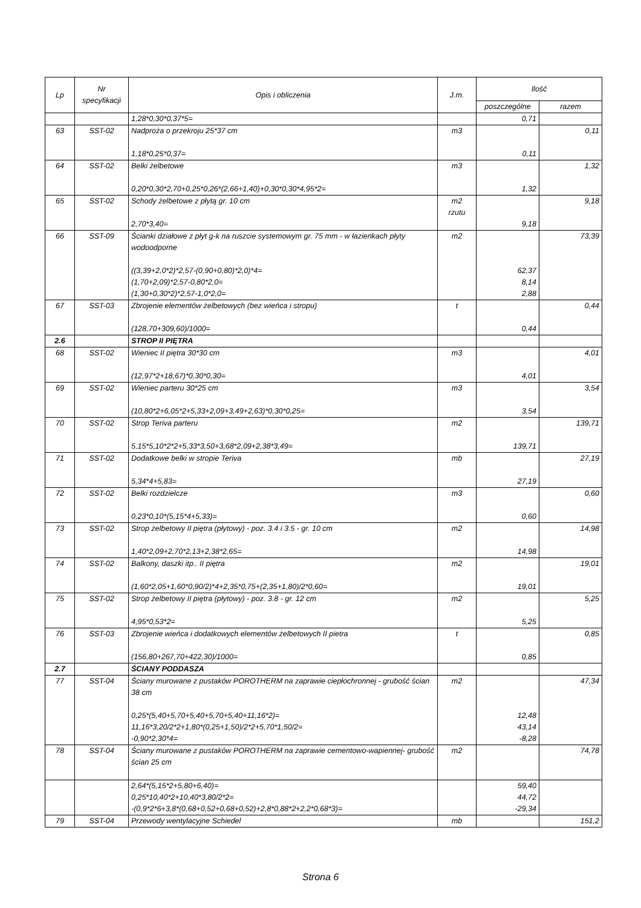| Lp | Nr specyfikacji | Opis i obliczenia | J.m. | Ilość | |
| --- | --- | --- | --- | --- | --- |
| | | | | poszczególne | razem |
| | | 1,28*0,30*0,37*5= | | 0,71 | |
| 63 | SST-02 | Nadproża o przekroju 25*37 cm 1,18*0,25*0,37= | m3 | 0,11 | 0,11 |
| 64 | SST-02 | Belki żelbetowe 0,20*0,30*2,70+0,25*0,26*(2,66+1,40)+0,30*0,30*4,95*2= | m3 | 1,32 | 1,32 |
| 65 | SST-02 | Schody żelbetowe z płytą gr. 10 cm 2,70*3,40= | m2 rzutu | 9,18 | 9,18 |
| 66 | SST-09 | Ścianki działowe z płyt g-k na ruszcie systemowym gr. 75 mm - w łazienkach płyty wodoodporne ((3,39+2,0*2)*2,57-(0,90+0,80)*2,0)*4= (1,70+2,09)*2,57-0,80*2,0= (1,30+0,30*2)*2,57-1,0*2,0= | m2 | 62,37 8,14 2,88 | 73,39 |
| 67 | SST-03 | Zbrojenie elementów żelbetowych (bez wieńca i stropu) (128,70+309,60)/1000= | t | 0,44 | 0,44 |
| 2.6 | | STROP II PIĘTRA | | | |
| 68 | SST-02 | Wieniec II piętra 30*30 cm (12,97*2+18,67)*0,30*0,30= | m3 | 4,01 | 4,01 |
| 69 | SST-02 | Wieniec parteru 30*25 cm (10,80*2+6,05*2+5,33+2,09+3,49+2,63)*0,30*0,25= | m3 | 3,54 | 3,54 |
| 70 | SST-02 | Strop Teriva parteru 5,15*5,10*2*2+5,33*3,50+3,68*2,09+2,38*3,49= | m2 | 139,71 | 139,71 |
| 71 | SST-02 | Dodatkowe belki w stropie Teriva 5,34*4+5,83= | mb | 27,19 | 27,19 |
| 72 | SST-02 | Belki rozdzielcze 0,23*0,10*(5,15*4+5,33)= | m3 | 0,60 | 0,60 |
| 73 | SST-02 | Strop żelbetowy II piętra (płytowy) - poz. 3.4 i 3.5 - gr. 10 cm 1,40*2,09+2,70*2,13+2,38*2,65= | m2 | 14,98 | 14,98 |
| 74 | SST-02 | Balkony, daszki itp.. II piętra (1,60*2,05+1,60*0,90/2)*4+2,35*0,75+(2,35+1,80)/2*0,60= | m2 | 19,01 | 19,01 |
| 75 | SST-02 | Strop żelbetowy II piętra (płytowy) - poz. 3.8 - gr. 12 cm 4,95*0,53*2= | m2 | 5,25 | 5,25 |
| 76 | SST-03 | Zbrojenie wieńca i dodatkowych elementów żelbetowych II pietra (156,80+267,70+422,30)/1000= | t | 0,85 | 0,85 |
| 2.7 | | ŚCIANY PODDASZA | | | |
| 77 | SST-04 | Ściany murowane z pustaków POROTHERM na zaprawie ciepłochronnej - grubość ścian 38 cm 0,25*(5,40+5,70+5,40+5,70+5,40+11,16*2)= 11,16*3,20/2*2+1,80*(0,25+1,50)/2*2+5,70*1,50/2= -0,90*2,30*4= | m2 | 12,48 43,14 -8,28 | 47,34 |
| 78 | SST-04 | Ściany murowane z pustaków POROTHERM na zaprawie cementowo-wapiennej- grubość ścian 25 cm | m2 | | 74,78 |
| | | 2,64*(5,15*2+5,80+6,40)= 0,25*10,40*2+10,40*3,80/2*2= -(0,9*2*6+3,8*(0,68+0,52+0,68+0,52)+2,8*0,88*2+2,2*0,68*3)= | | 59,40 44,72 -29,34 | |
| 79 | SST-04 | Przewody wentylacyjne Schiedel | mb | | 151,2 |
Strona 6